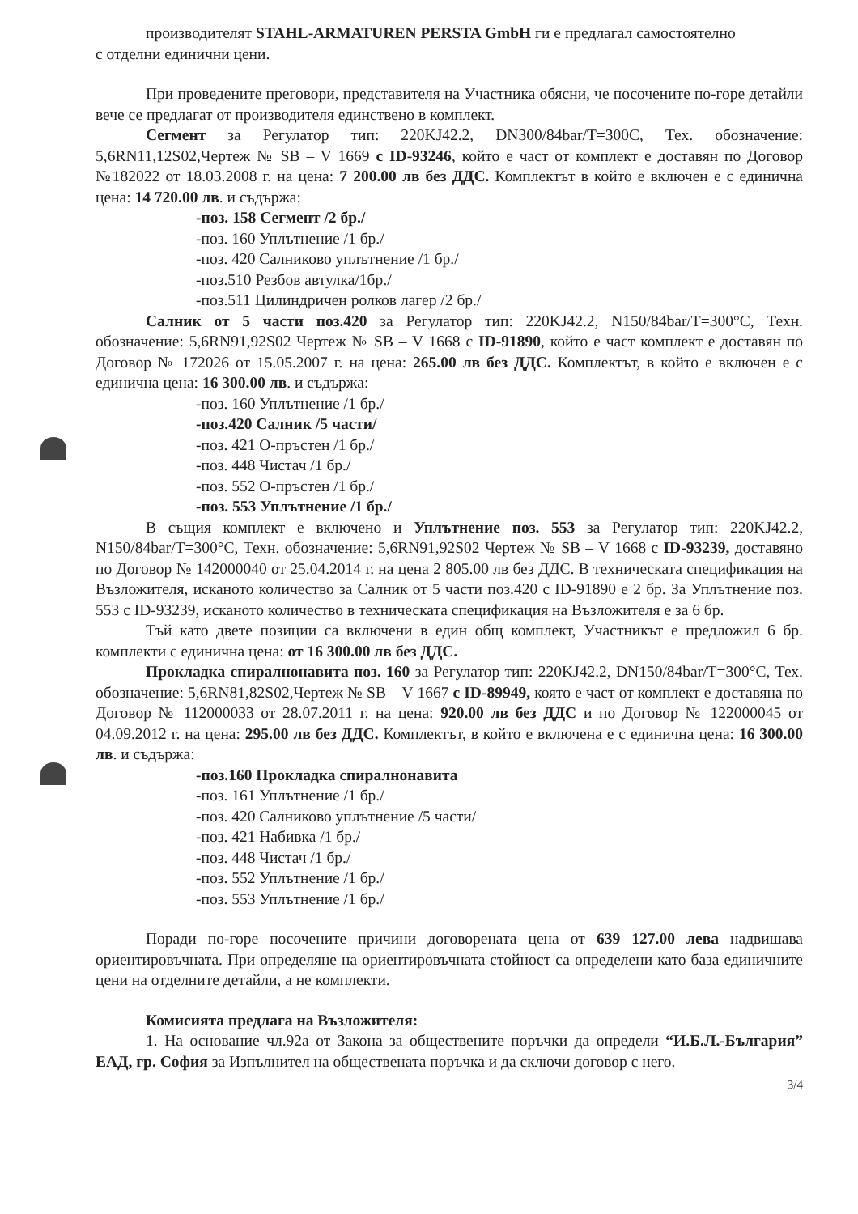производителят STAHL-ARMATUREN PERSTA GmbH ги е предлагал самостоятелно
с отделни единични цени.
При проведените преговори, представителя на Участника обясни, че посочените по-горе детайли вече се предлагат от производителя единствено в комплект.
Сегмент за Регулатор тип: 220KJ42.2, DN300/84bar/T=300C, Тех. обозначение: 5,6RN11,12S02,Чертеж № SB – V 1669 с ID-93246, който е част от комплект е доставян по Договор №182022 от 18.03.2008 г. на цена: 7 200.00 лв без ДДС. Комплектът в който е включен е с единична цена: 14 720.00 лв. и съдържа:
-поз. 158 Сегмент /2 бр./
-поз. 160 Уплътнение /1 бр./
-поз. 420 Салниково уплътнение /1 бр./
-поз.510 Резбов автулка/1бр./
-поз.511 Цилиндричен ролков лагер /2 бр./
Салник от 5 части поз.420 за Регулатор тип: 220KJ42.2, N150/84bar/T=300°C, Техн. обозначение: 5,6RN91,92S02 Чертеж № SB – V 1668 с ID-91890, който е част комплект е доставян по Договор № 172026 от 15.05.2007 г. на цена: 265.00 лв без ДДС. Комплектът, в който е включен е с единична цена: 16 300.00 лв. и съдържа:
-поз. 160 Уплътнение /1 бр./
-поз.420 Салник /5 части/
-поз. 421 О-пръстен /1 бр./
-поз. 448 Чистач /1 бр./
-поз. 552 О-пръстен /1 бр./
-поз. 553 Уплътнение /1 бр./
В същия комплект е включено и Уплътнение поз. 553 за Регулатор тип: 220KJ42.2, N150/84bar/T=300°C, Техн. обозначение: 5,6RN91,92S02 Чертеж № SB – V 1668 с ID-93239, доставяно по Договор № 142000040 от 25.04.2014 г. на цена 2 805.00 лв без ДДС. В техническата спецификация на Възложителя, исканото количество за Салник от 5 части поз.420 с ID-91890 е 2 бр. За Уплътнение поз. 553 с ID-93239, исканото количество в техническата спецификация на Възложителя е за 6 бр.
Тъй като двете позиции са включени в един общ комплект, Участникът е предложил 6 бр. комплекти с единична цена: от 16 300.00 лв без ДДС.
Прокладка спиралнонавита поз. 160 за Регулатор тип: 220KJ42.2, DN150/84bar/T=300°C, Тех. обозначение: 5,6RN81,82S02,Чертеж № SB – V 1667 с ID-89949, която е част от комплект е доставяна по Договор № 112000033 от 28.07.2011 г. на цена: 920.00 лв без ДДС и по Договор № 122000045 от 04.09.2012 г. на цена: 295.00 лв без ДДС. Комплектът, в който е включена е с единична цена: 16 300.00 лв. и съдържа:
-поз.160 Прокладка спиралнонавита
-поз. 161 Уплътнение /1 бр./
-поз. 420 Салниково уплътнение /5 части/
-поз. 421 Набивка /1 бр./
-поз. 448 Чистач /1 бр./
-поз. 552 Уплътнение /1 бр./
-поз. 553 Уплътнение /1 бр./
Поради по-горе посочените причини договорената цена от 639 127.00 лева надвишава ориентировъчната. При определяне на ориентировъчната стойност са определени като база единичните цени на отделните детайли, а не комплекти.
Комисията предлага на Възложителя:
1. На основание чл.92а от Закона за обществените поръчки да определи “И.Б.Л.-България” ЕАД, гр. София за Изпълнител на обществената поръчка и да сключи договор с него.
3/4